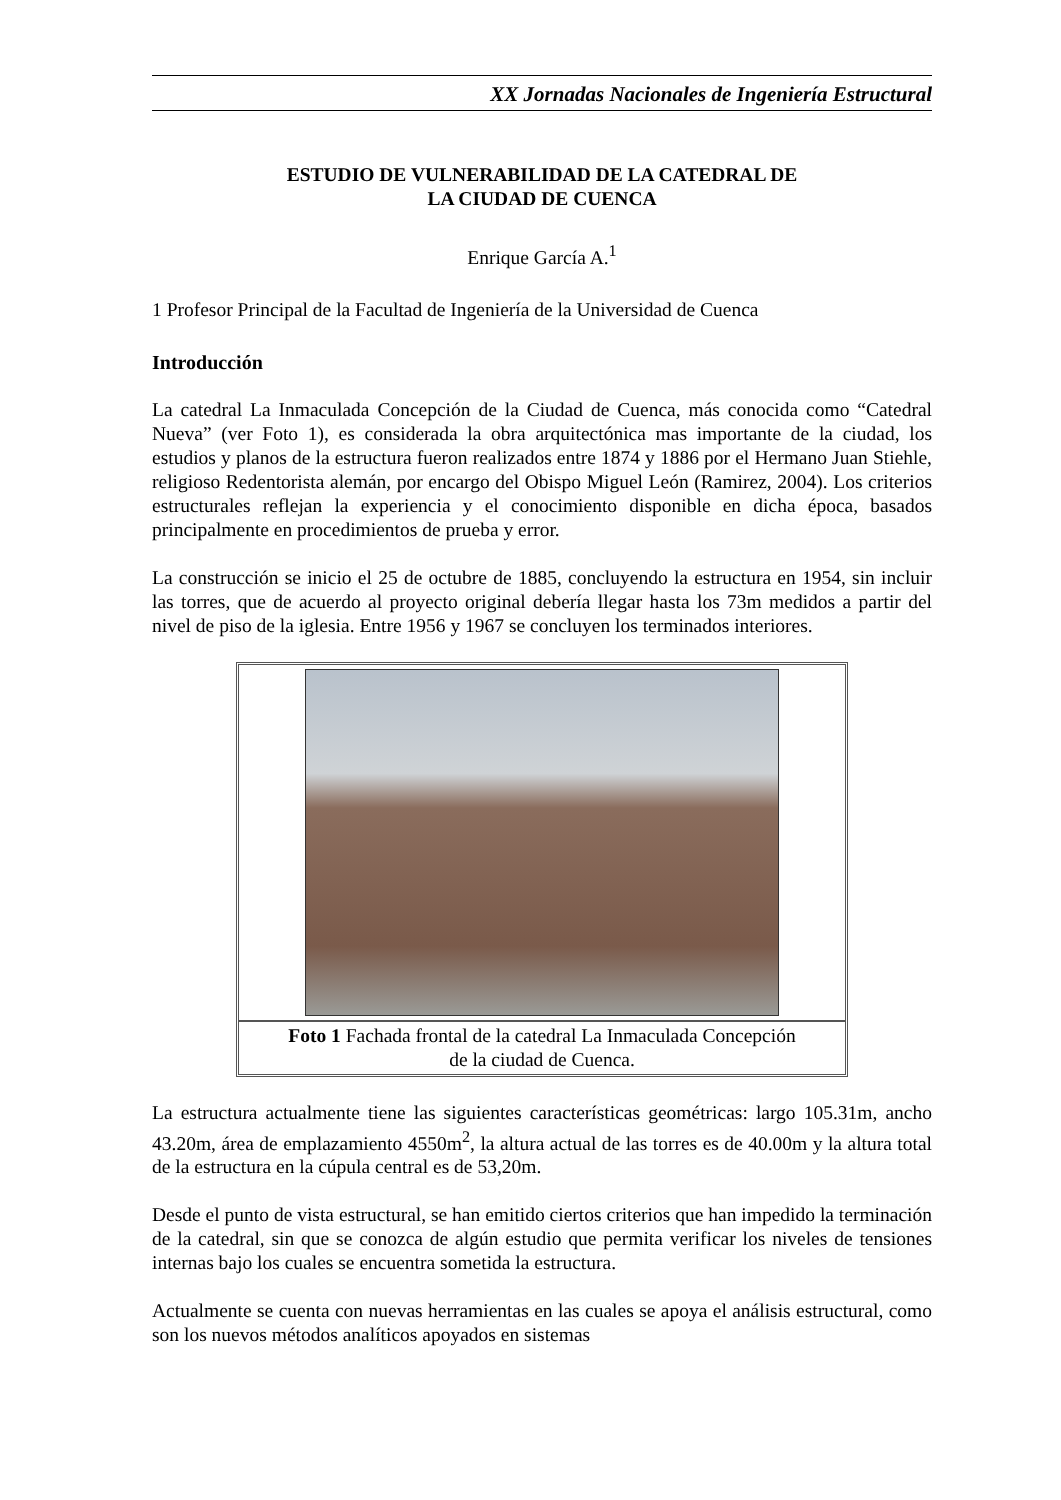XX Jornadas Nacionales de Ingeniería Estructural
ESTUDIO DE VULNERABILIDAD DE LA CATEDRAL DE
LA CIUDAD DE CUENCA
Enrique García A.<sup>1</sup>
1 Profesor Principal de la Facultad de Ingeniería de la Universidad de Cuenca
Introducción
La catedral La Inmaculada Concepción de la Ciudad de Cuenca, más conocida como “Catedral Nueva” (ver Foto 1), es considerada la obra arquitectónica mas importante de la ciudad, los estudios y planos de la estructura fueron realizados entre 1874 y 1886 por el Hermano Juan Stiehle, religioso Redentorista alemán, por encargo del Obispo Miguel León (Ramirez, 2004). Los criterios estructurales reflejan la experiencia y el conocimiento disponible en dicha época, basados principalmente en procedimientos de prueba y error.
La construcción se inicio el 25 de octubre de 1885, concluyendo la estructura en 1954, sin incluir las torres, que de acuerdo al proyecto original debería llegar hasta los 73m medidos a partir del nivel de piso de la iglesia. Entre 1956 y 1967 se concluyen los terminados interiores.
Foto 1 Fachada frontal de la catedral La Inmaculada Concepción
de la ciudad de Cuenca.
La estructura actualmente tiene las siguientes características geométricas: largo 105.31m, ancho 43.20m, área de emplazamiento 4550m<sup>2</sup>, la altura actual de las torres es de 40.00m y la altura total de la estructura en la cúpula central es de 53,20m.
Desde el punto de vista estructural, se han emitido ciertos criterios que han impedido la terminación de la catedral, sin que se conozca de algún estudio que permita verificar los niveles de tensiones internas bajo los cuales se encuentra sometida la estructura.
Actualmente se cuenta con nuevas herramientas en las cuales se apoya el análisis estructural, como son los nuevos métodos analíticos apoyados en sistemas